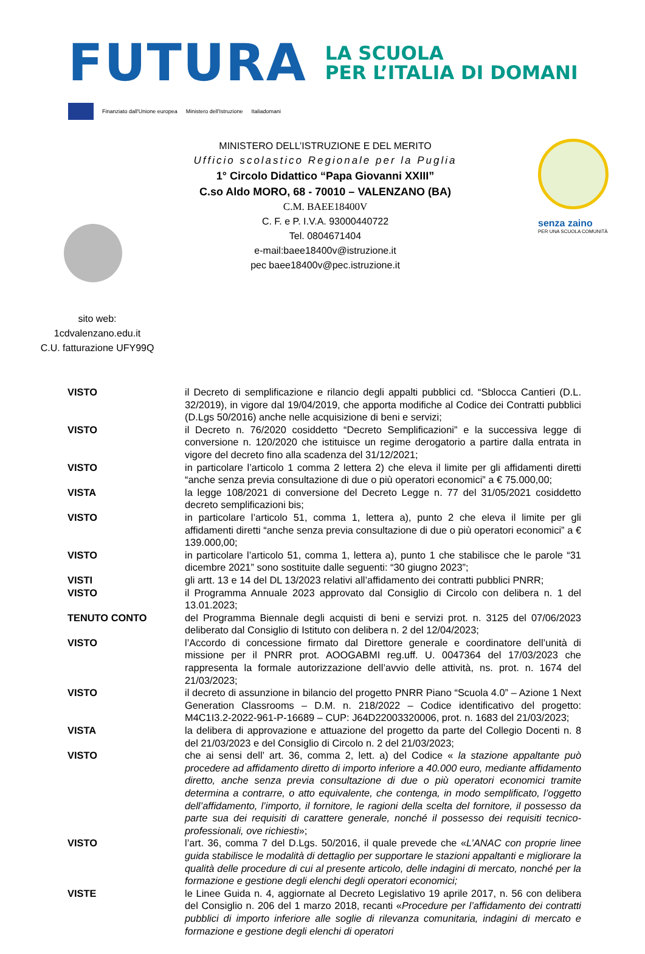FUTURA
LA SCUOLA
PER L’ITALIA DI DOMANI
Finanziato dall'Unione europea Ministero dell'Istruzione Italiadomani
sito web:
1cdvalenzano.edu.it
C.U. fatturazione UFY99Q
MINISTERO DELL’ISTRUZIONE E DEL MERITO
Ufficio scolastico Regionale per la Puglia
1° Circolo Didattico “Papa Giovanni XXIII”
C.so Aldo MORO, 68 - 70010 – VALENZANO (BA)
C.M. BAEE18400V
C. F. e P. I.V.A. 93000440722
Tel. 0804671404
e-mail:baee18400v@istruzione.it
pec baee18400v@pec.istruzione.it
senza zaino
PER UNA SCUOLA COMUNITÀ
VISTO il Decreto di semplificazione e rilancio degli appalti pubblici cd. “Sblocca Cantieri (D.L. 32/2019), in vigore dal 19/04/2019, che apporta modifiche al Codice dei Contratti pubblici (D.Lgs 50/2016) anche nelle acquisizione di beni e servizi;
VISTO il Decreto n. 76/2020 cosiddetto “Decreto Semplificazioni” e la successiva legge di conversione n. 120/2020 che istituisce un regime derogatorio a partire dalla entrata in vigore del decreto fino alla scadenza del 31/12/2021;
VISTO in particolare l’articolo 1 comma 2 lettera 2) che eleva il limite per gli affidamenti diretti “anche senza previa consultazione di due o più operatori economici” a € 75.000,00;
VISTA la legge 108/2021 di conversione del Decreto Legge n. 77 del 31/05/2021 cosiddetto decreto semplificazioni bis;
VISTO in particolare l’articolo 51, comma 1, lettera a), punto 2 che eleva il limite per gli affidamenti diretti “anche senza previa consultazione di due o più operatori economici” a € 139.000,00;
VISTO in particolare l’articolo 51, comma 1, lettera a), punto 1 che stabilisce che le parole “31 dicembre 2021” sono sostituite dalle seguenti: “30 giugno 2023”;
VISTI gli artt. 13 e 14 del DL 13/2023 relativi all’affidamento dei contratti pubblici PNRR;
VISTO il Programma Annuale 2023 approvato dal Consiglio di Circolo con delibera n. 1 del 13.01.2023;
TENUTO CONTO del Programma Biennale degli acquisti di beni e servizi prot. n. 3125 del 07/06/2023 deliberato dal Consiglio di Istituto con delibera n. 2 del 12/04/2023;
VISTO l’Accordo di concessione firmato dal Direttore generale e coordinatore dell’unità di missione per il PNRR prot. AOOGABMI reg.uff. U. 0047364 del 17/03/2023 che rappresenta la formale autorizzazione dell’avvio delle attività, ns. prot. n. 1674 del 21/03/2023;
VISTO il decreto di assunzione in bilancio del progetto PNRR Piano “Scuola 4.0” – Azione 1 Next Generation Classrooms – D.M. n. 218/2022 – Codice identificativo del progetto: M4C1I3.2-2022-961-P-16689 – CUP: J64D22003320006, prot. n. 1683 del 21/03/2023;
VISTA la delibera di approvazione e attuazione del progetto da parte del Collegio Docenti n. 8 del 21/03/2023 e del Consiglio di Circolo n. 2 del 21/03/2023;
VISTO che ai sensi dell’ art. 36, comma 2, lett. a) del Codice « la stazione appaltante può procedere ad affidamento diretto di importo inferiore a 40.000 euro, mediante affidamento diretto, anche senza previa consultazione di due o più operatori economici tramite determina a contrarre, o atto equivalente, che contenga, in modo semplificato, l’oggetto dell’affidamento, l’importo, il fornitore, le ragioni della scelta del fornitore, il possesso da parte sua dei requisiti di carattere generale, nonché il possesso dei requisiti tecnico-professionali, ove richiesti»;
VISTO l’art. 36, comma 7 del D.Lgs. 50/2016, il quale prevede che «L’ANAC con proprie linee guida stabilisce le modalità di dettaglio per supportare le stazioni appaltanti e migliorare la qualità delle procedure di cui al presente articolo, delle indagini di mercato, nonché per la formazione e gestione degli elenchi degli operatori economici;
VISTE le Linee Guida n. 4, aggiornate al Decreto Legislativo 19 aprile 2017, n. 56 con delibera del Consiglio n. 206 del 1 marzo 2018, recanti «Procedure per l’affidamento dei contratti pubblici di importo inferiore alle soglie di rilevanza comunitaria, indagini di mercato e formazione e gestione degli elenchi di operatori